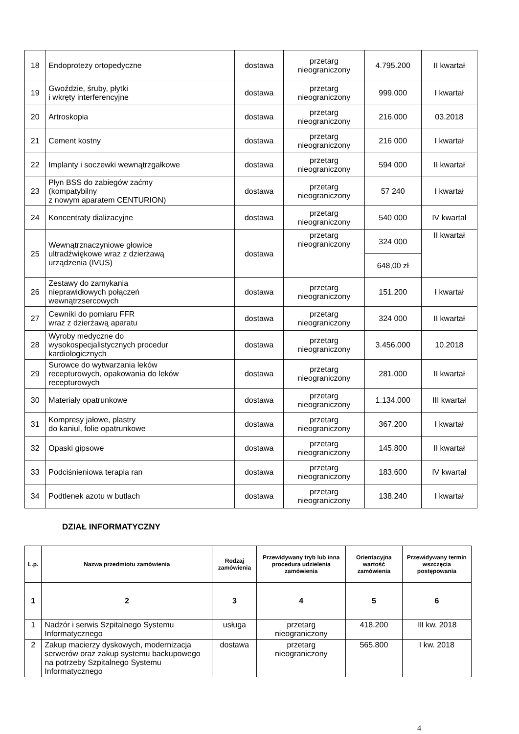| 18 | Endoprotezy ortopedyczne | dostawa | przetarg nieograniczony | 4.795.200 | II kwartał |
| 19 | Gwoździe, śruby, płytki i wkręty interferencyjne | dostawa | przetarg nieograniczony | 999.000 | I kwartał |
| 20 | Artroskopia | dostawa | przetarg nieograniczony | 216.000 | 03.2018 |
| 21 | Cement kostny | dostawa | przetarg nieograniczony | 216 000 | I kwartał |
| 22 | Implanty i soczewki wewnątrzgałkowe | dostawa | przetarg nieograniczony | 594 000 | II kwartał |
| 23 | Płyn BSS do zabiegów zaćmy (kompatybilny z nowym aparatem CENTURION) | dostawa | przetarg nieograniczony | 57 240 | I kwartał |
| 24 | Koncentraty dializacyjne | dostawa | przetarg nieograniczony | 540 000 | IV kwartał |
| 25 | Wewnątrznaczyniowe głowice ultradźwiękowe wraz z dzierżawą urządzenia (IVUS) | dostawa | przetarg nieograniczony | 324 000 | II kwartał |
| | | | | 648,00 zł | |
| 26 | Zestawy do zamykania nieprawidłowych połączeń wewnątrzsercowych | dostawa | przetarg nieograniczony | 151.200 | I kwartał |
| 27 | Cewniki do pomiaru FFR wraz z dzierżawą aparatu | dostawa | przetarg nieograniczony | 324 000 | II kwartał |
| 28 | Wyroby medyczne do wysokospecjalistycznych procedur kardiologicznych | dostawa | przetarg nieograniczony | 3.456.000 | 10.2018 |
| 29 | Surowce do wytwarzania leków recepturowych, opakowania do leków recepturowych | dostawa | przetarg nieograniczony | 281.000 | II kwartał |
| 30 | Materiały opatrunkowe | dostawa | przetarg nieograniczony | 1.134.000 | III kwartał |
| 31 | Kompresy jałowe, plastry do kaniul, folie opatrunkowe | dostawa | przetarg nieograniczony | 367.200 | I kwartał |
| 32 | Opaski gipsowe | dostawa | przetarg nieograniczony | 145.800 | II kwartał |
| 33 | Podciśnieniowa terapia ran | dostawa | przetarg nieograniczony | 183.600 | IV kwartał |
| 34 | Podtlenek azotu w butlach | dostawa | przetarg nieograniczony | 138.240 | I kwartał |
DZIAŁ INFORMATYCZNY
| L.p. | Nazwa przedmiotu zamówienia | Rodzaj zamówienia | Przewidywany tryb lub inna procedura udzielenia zamówienia | Orientacyjna wartość zamówienia | Przewidywany termin wszczęcia postępowania |
| --- | --- | --- | --- | --- | --- |
| 1 | 2 | 3 | 4 | 5 | 6 |
| 1 | Nadzór i serwis Szpitalnego Systemu Informatycznego | usługa | przetarg nieograniczony | 418.200 | III kw. 2018 |
| 2 | Zakup macierzy dyskowych, modernizacja serwerów oraz zakup systemu backupowego na potrzeby Szpitalnego Systemu Informatycznego | dostawa | przetarg nieograniczony | 565.800 | I kw. 2018 |
4